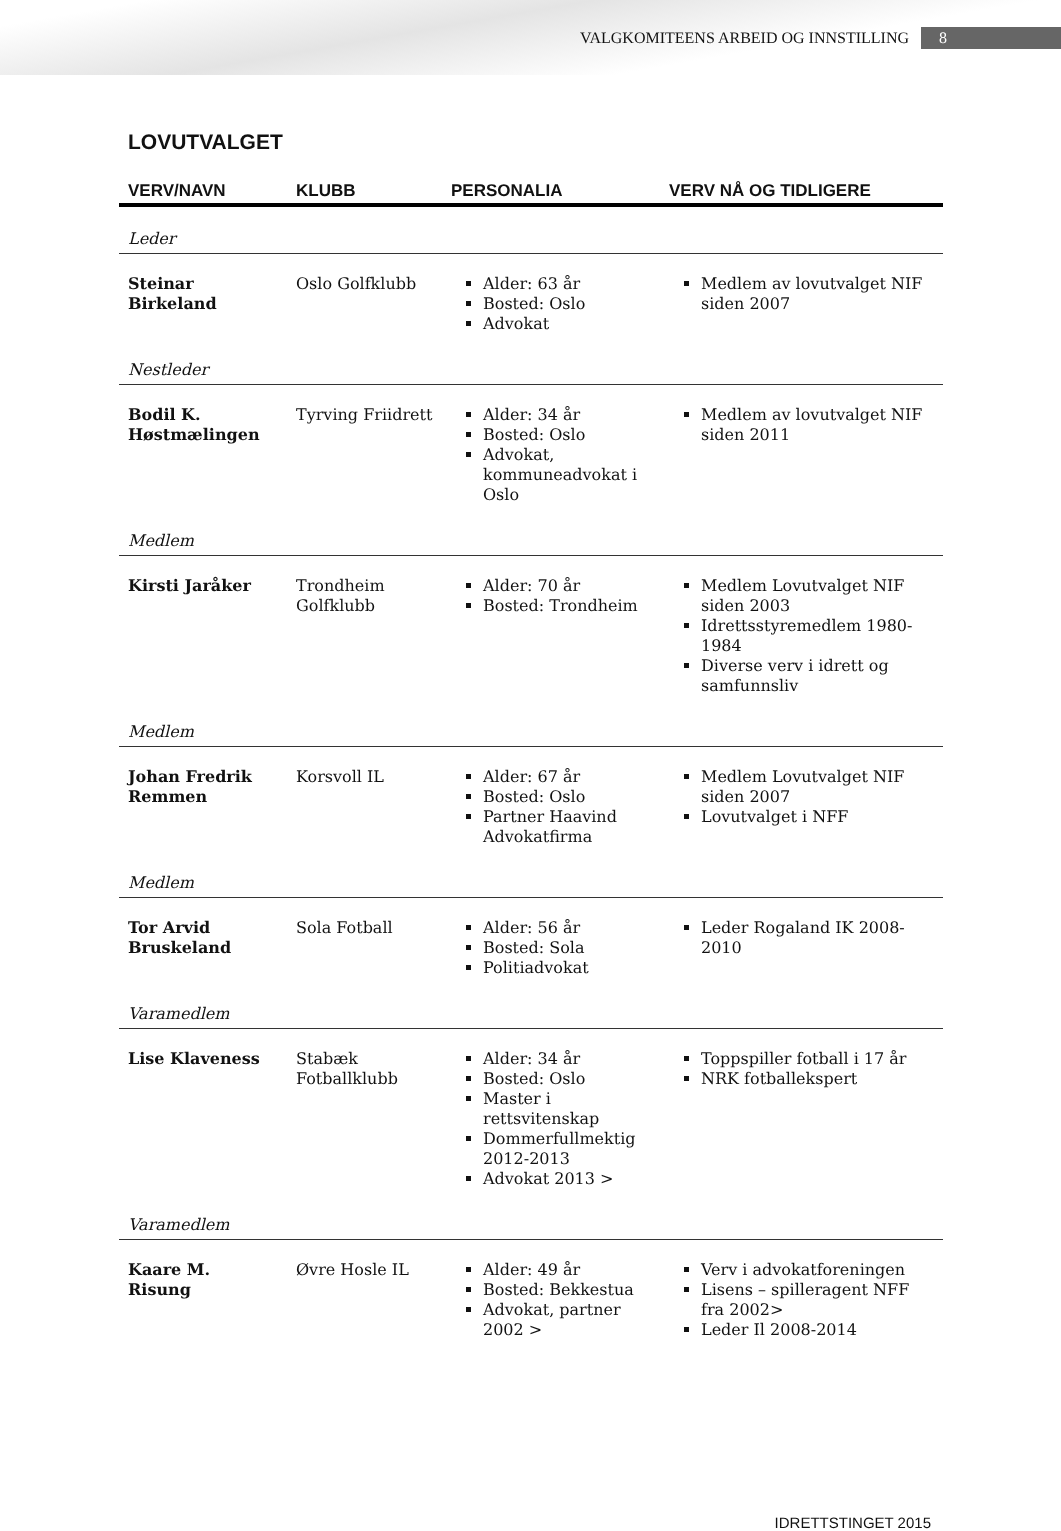VALGKOMITEENS ARBEID OG INNSTILLING 8
LOVUTVALGET
| VERV/NAVN | KLUBB | PERSONALIA | VERV NÅ OG TIDLIGERE |
| --- | --- | --- | --- |
| Leder | | | |
| Steinar Birkeland | Oslo Golfklubb | Alder: 63 år Bosted: Oslo Advokat | Medlem av lovutvalget NIF siden 2007 |
| Nestleder | | | |
| Bodil K. Høstmælingen | Tyrving Friidrett | Alder: 34 år Bosted: Oslo Advokat, kommuneadvokat i Oslo | Medlem av lovutvalget NIF siden 2011 |
| Medlem | | | |
| Kirsti Jaråker | Trondheim Golfklubb | Alder: 70 år Bosted: Trondheim | Medlem Lovutvalget NIF siden 2003 Idrettsstyremedlem 1980-1984 Diverse verv i idrett og samfunnsliv |
| Medlem | | | |
| Johan Fredrik Remmen | Korsvoll IL | Alder: 67 år Bosted: Oslo Partner Haavind Advokatfirma | Medlem Lovutvalget NIF siden 2007 Lovutvalget i NFF |
| Medlem | | | |
| Tor Arvid Bruskeland | Sola Fotball | Alder: 56 år Bosted: Sola Politiadvokat | Leder Rogaland IK 2008-2010 |
| Varamedlem | | | |
| Lise Klaveness | Stabæk Fotballklubb | Alder: 34 år Bosted: Oslo Master i rettsvitenskap Dommerfullmektig 2012-2013 Advokat 2013 > | Toppspiller fotball i 17 år NRK fotballekspert |
| Varamedlem | | | |
| Kaare M. Risung | Øvre Hosle IL | Alder: 49 år Bosted: Bekkestua Advokat, partner 2002 > | Verv i advokatforeningen Lisens – spilleragent NFF fra 2002> Leder Il 2008-2014 |
IDRETTSTINGET 2015